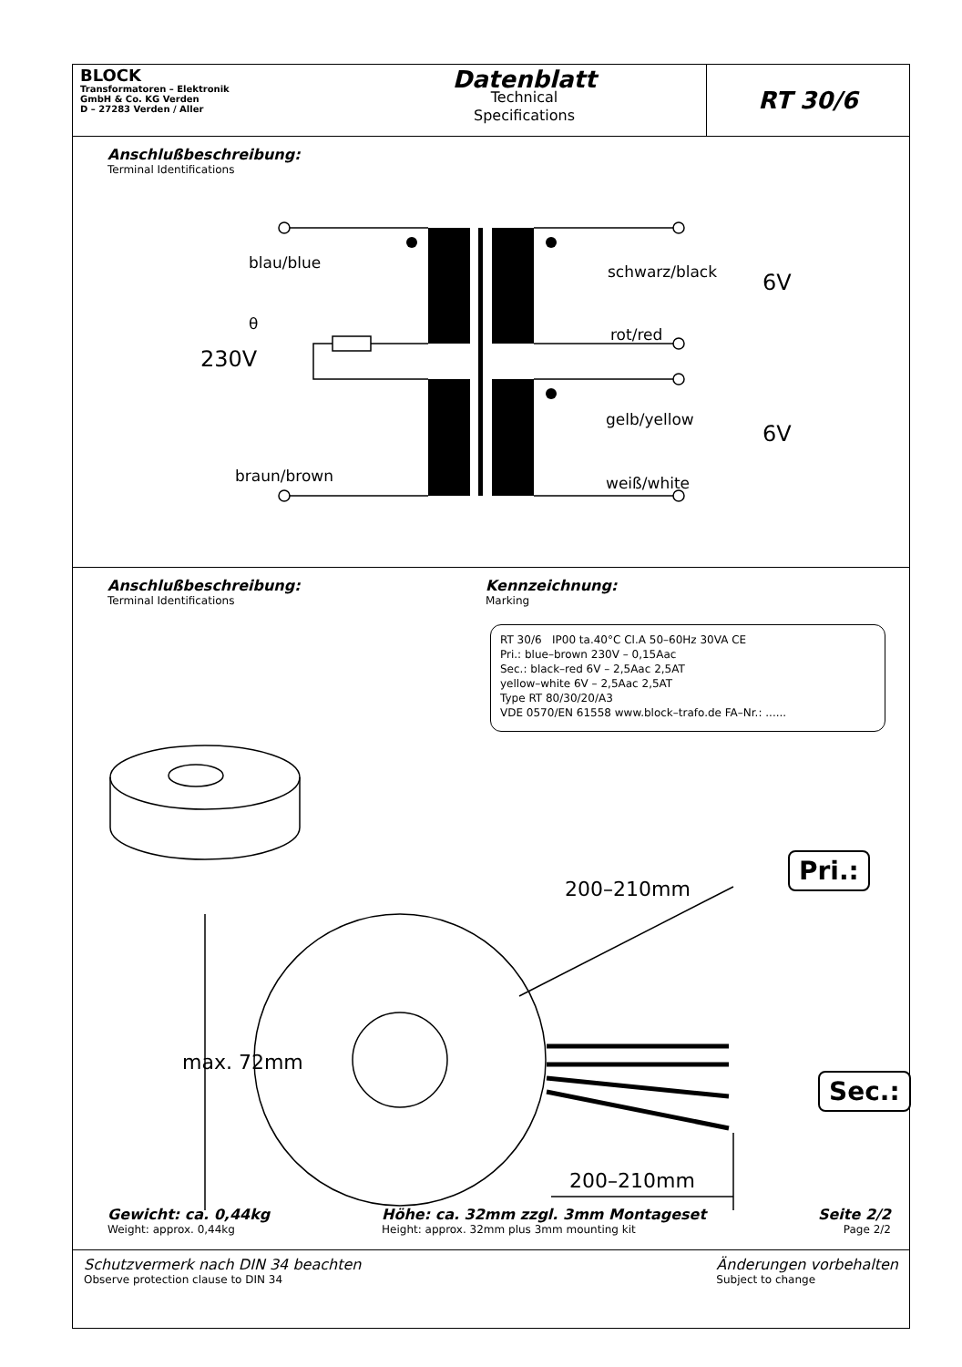BLOCK
Transformatoren – Elektronik
GmbH & Co. KG Verden
D – 27283 Verden / Aller
Datenblatt
Technical
Specifications
RT 30/6
Anschlußbeschreibung:
Terminal Identifications
θ
blau/blue
230V
braun/brown
schwarz/black 6V
rot/red
gelb/yellow
6V
weiß/white
Anschlußbeschreibung:
Terminal Identifications
Kennzeichnung:
Marking
RT 30/6 IP00 ta.40°C Cl.A 50–60Hz 30VA CE
Pri.: blue–brown 230V – 0,15Aac
Sec.: black–red 6V – 2,5Aac 2,5AT
yellow–white 6V – 2,5Aac 2,5AT
Type RT 80/30/20/A3
VDE 0570/EN 61558 www.block–trafo.de FA–Nr.: ......
Pri.:
Sec.:
200–210mm
200–210mm
max. 72mm
Gewicht: ca. 0,44kg
Weight: approx. 0,44kg
Höhe: ca. 32mm zzgl. 3mm Montageset
Height: approx. 32mm plus 3mm mounting kit
Seite 2/2
Page 2/2
Schutzvermerk nach DIN 34 beachten
Observe protection clause to DIN 34
Änderungen vorbehalten
Subject to change